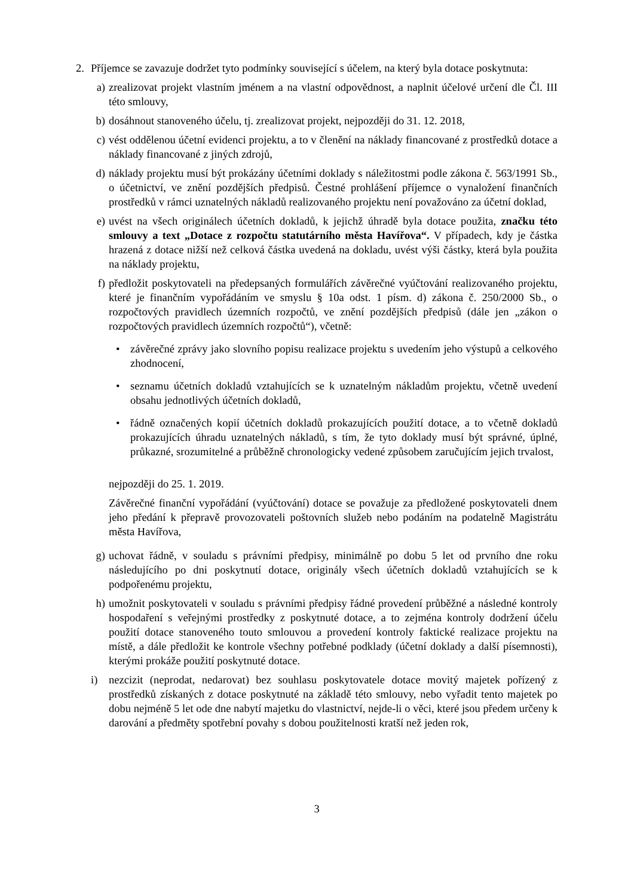2. Příjemce se zavazuje dodržet tyto podmínky související s účelem, na který byla dotace poskytnuta:
a) zrealizovat projekt vlastním jménem a na vlastní odpovědnost, a naplnit účelové určení dle Čl. III této smlouvy,
b) dosáhnout stanoveného účelu, tj. zrealizovat projekt, nejpozději do 31. 12. 2018,
c) vést oddělenou účetní evidenci projektu, a to v členění na náklady financované z prostředků dotace a náklady financované z jiných zdrojů,
d) náklady projektu musí být prokázány účetními doklady s náležitostmi podle zákona č. 563/1991 Sb., o účetnictví, ve znění pozdějších předpisů. Čestné prohlášení příjemce o vynaložení finančních prostředků v rámci uznatelných nákladů realizovaného projektu není považováno za účetní doklad,
e) uvést na všech originálech účetních dokladů, k jejichž úhradě byla dotace použita, značku této smlouvy a text „Dotace z rozpočtu statutárního města Havířova“. V případech, kdy je částka hrazená z dotace nižší než celková částka uvedená na dokladu, uvést výši částky, která byla použita na náklady projektu,
f) předložit poskytovateli na předepsaných formulářích závěrečné vyúčtování realizovaného projektu, které je finančním vypořádáním ve smyslu § 10a odst. 1 písm. d) zákona č. 250/2000 Sb., o rozpočtových pravidlech územních rozpočtů, ve znění pozdějších předpisů (dále jen „zákon o rozpočtových pravidlech územních rozpočtů“), včetně:
• závěrečné zprávy jako slovního popisu realizace projektu s uvedením jeho výstupů a celkového zhodnocení,
• seznamu účetních dokladů vztahujících se k uznatelným nákladům projektu, včetně uvedení obsahu jednotlivých účetních dokladů,
• řádně označených kopií účetních dokladů prokazujících použití dotace, a to včetně dokladů prokazujících úhradu uznatelných nákladů, s tím, že tyto doklady musí být správné, úplné, průkazné, srozumitelné a průběžně chronologicky vedené způsobem zaručujícím jejich trvalost,
nejpozději do 25. 1. 2019.
Závěrečné finanční vypořádání (vyúčtování) dotace se považuje za předložené poskytovateli dnem jeho předání k přepravě provozovateli poštovních služeb nebo podáním na podatelně Magistrátu města Havířova,
g) uchovat řádně, v souladu s právními předpisy, minimálně po dobu 5 let od prvního dne roku následujícího po dni poskytnutí dotace, originály všech účetních dokladů vztahujících se k podpořenému projektu,
h) umožnit poskytovateli v souladu s právními předpisy řádné provedení průběžné a následné kontroly hospodaření s veřejnými prostředky z poskytnuté dotace, a to zejména kontroly dodržení účelu použití dotace stanoveného touto smlouvou a provedení kontroly faktické realizace projektu na místě, a dále předložit ke kontrole všechny potřebné podklady (účetní doklady a další písemnosti), kterými prokáže použití poskytnuté dotace.
i) nezcizit (neprodat, nedarovat) bez souhlasu poskytovatele dotace movitý majetek pořízený z prostředků získaných z dotace poskytnuté na základě této smlouvy, nebo vyřadit tento majetek po dobu nejméně 5 let ode dne nabytí majetku do vlastnictví, nejde-li o věci, které jsou předem určeny k darování a předměty spotřební povahy s dobou použitelnosti kratší než jeden rok,
3